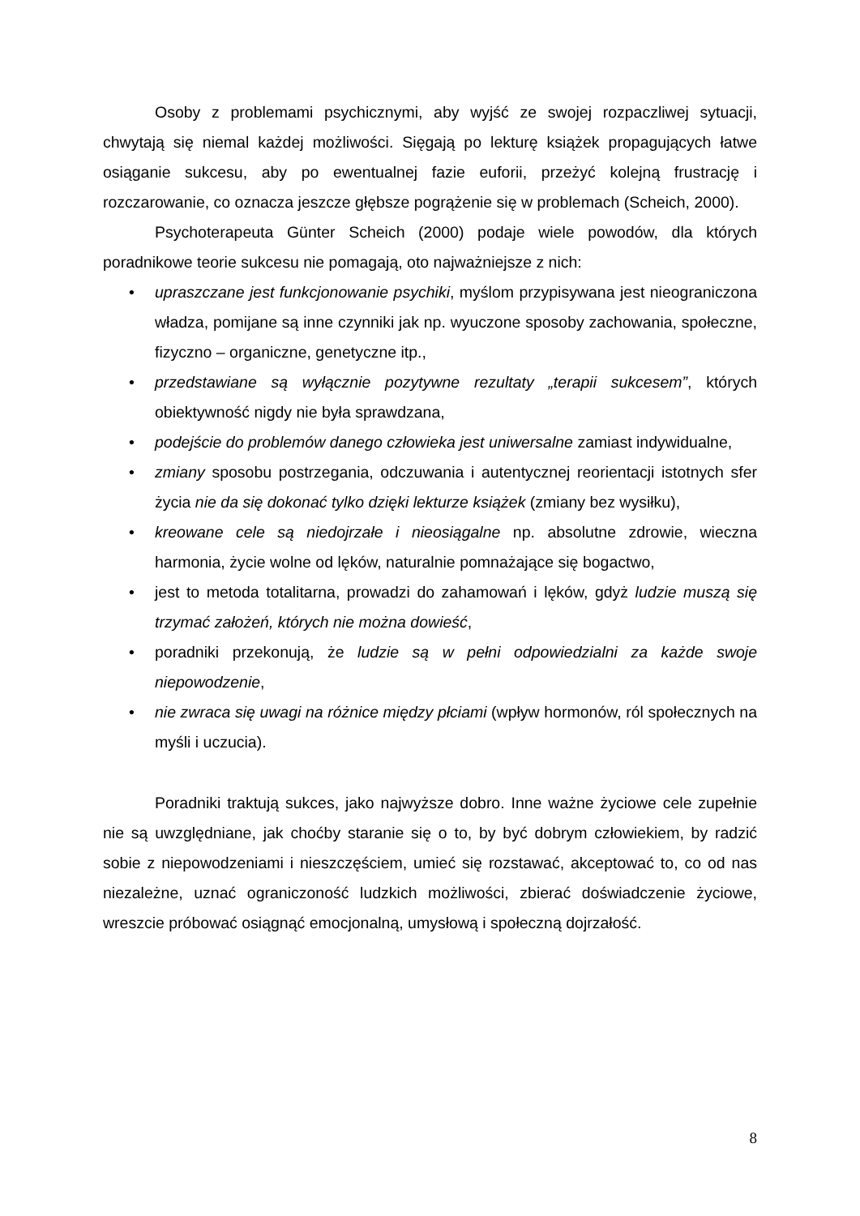Osoby z problemami psychicznymi, aby wyjść ze swojej rozpaczliwej sytuacji, chwytają się niemal każdej możliwości. Sięgają po lekturę książek propagujących łatwe osiąganie sukcesu, aby po ewentualnej fazie euforii, przeżyć kolejną frustrację i rozczarowanie, co oznacza jeszcze głębsze pogrążenie się w problemach (Scheich, 2000).
Psychoterapeuta Günter Scheich (2000) podaje wiele powodów, dla których poradnikowe teorie sukcesu nie pomagają, oto najważniejsze z nich:
• upraszczane jest funkcjonowanie psychiki, myślom przypisywana jest nieograniczona władza, pomijane są inne czynniki jak np. wyuczone sposoby zachowania, społeczne, fizyczno – organiczne, genetyczne itp.,
• przedstawiane są wyłącznie pozytywne rezultaty „terapii sukcesem”, których obiektywność nigdy nie była sprawdzana,
• podejście do problemów danego człowieka jest uniwersalne zamiast indywidualne,
• zmiany sposobu postrzegania, odczuwania i autentycznej reorientacji istotnych sfer życia nie da się dokonać tylko dzięki lekturze książek (zmiany bez wysiłku),
• kreowane cele są niedojrzałe i nieosiągalne np. absolutne zdrowie, wieczna harmonia, życie wolne od lęków, naturalnie pomnażające się bogactwo,
• jest to metoda totalitarna, prowadzi do zahamowań i lęków, gdyż ludzie muszą się trzymać założeń, których nie można dowieść,
• poradniki przekonują, że ludzie są w pełni odpowiedzialni za każde swoje niepowodzenie,
• nie zwraca się uwagi na różnice między płciami (wpływ hormonów, ról społecznych na myśli i uczucia).
Poradniki traktują sukces, jako najwyższe dobro. Inne ważne życiowe cele zupełnie nie są uwzględniane, jak choćby staranie się o to, by być dobrym człowiekiem, by radzić sobie z niepowodzeniami i nieszczęściem, umieć się rozstawać, akceptować to, co od nas niezależne, uznać ograniczoność ludzkich możliwości, zbierać doświadczenie życiowe, wreszcie próbować osiągnąć emocjonalną, umysłową i społeczną dojrzałość.
8